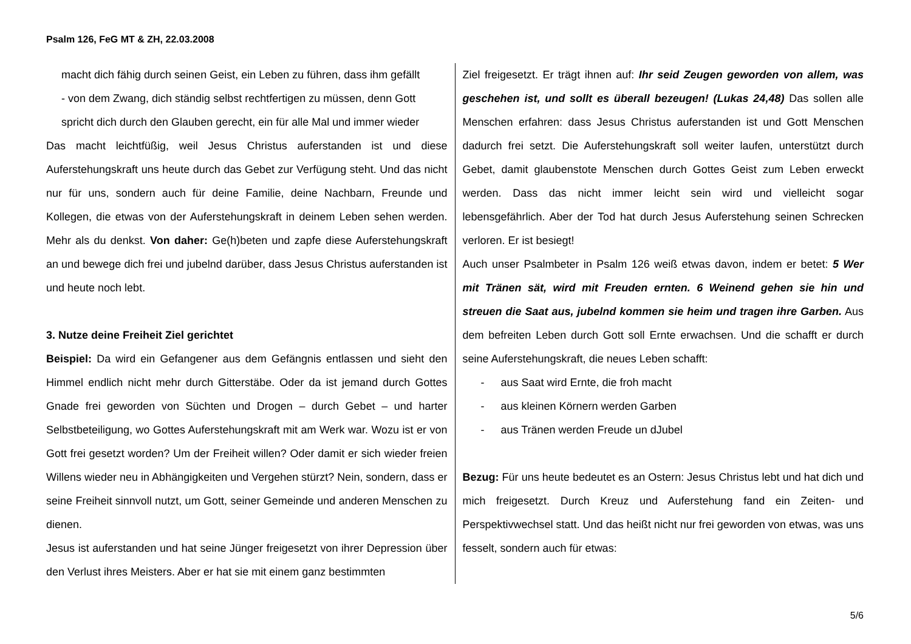Psalm 126, FeG MT & ZH, 22.03.2008
macht dich fähig durch seinen Geist, ein Leben zu führen, dass ihm gefällt
- von dem Zwang, dich ständig selbst rechtfertigen zu müssen, denn Gott spricht dich durch den Glauben gerecht, ein für alle Mal und immer wieder
Das macht leichtfüßig, weil Jesus Christus auferstanden ist und diese Auferstehungskraft uns heute durch das Gebet zur Verfügung steht. Und das nicht nur für uns, sondern auch für deine Familie, deine Nachbarn, Freunde und Kollegen, die etwas von der Auferstehungskraft in deinem Leben sehen werden. Mehr als du denkst. Von daher: Ge(h)beten und zapfe diese Auferstehungskraft an und bewege dich frei und jubelnd darüber, dass Jesus Christus auferstanden ist und heute noch lebt.
3. Nutze deine Freiheit Ziel gerichtet
Beispiel: Da wird ein Gefangener aus dem Gefängnis entlassen und sieht den Himmel endlich nicht mehr durch Gitterstäbe. Oder da ist jemand durch Gottes Gnade frei geworden von Süchten und Drogen – durch Gebet – und harter Selbstbeteiligung, wo Gottes Auferstehungskraft mit am Werk war. Wozu ist er von Gott frei gesetzt worden? Um der Freiheit willen? Oder damit er sich wieder freien Willens wieder neu in Abhängigkeiten und Vergehen stürzt? Nein, sondern, dass er seine Freiheit sinnvoll nutzt, um Gott, seiner Gemeinde und anderen Menschen zu dienen.
Jesus ist auferstanden und hat seine Jünger freigesetzt von ihrer Depression über den Verlust ihres Meisters. Aber er hat sie mit einem ganz bestimmten
Ziel freigesetzt. Er trägt ihnen auf: Ihr seid Zeugen geworden von allem, was geschehen ist, und sollt es überall bezeugen! (Lukas 24,48) Das sollen alle Menschen erfahren: dass Jesus Christus auferstanden ist und Gott Menschen dadurch frei setzt. Die Auferstehungskraft soll weiter laufen, unterstützt durch Gebet, damit glaubenstote Menschen durch Gottes Geist zum Leben erweckt werden. Dass das nicht immer leicht sein wird und vielleicht sogar lebensgefährlich. Aber der Tod hat durch Jesus Auferstehung seinen Schrecken verloren. Er ist besiegt!
Auch unser Psalmbeter in Psalm 126 weiß etwas davon, indem er betet: 5 Wer mit Tränen sät, wird mit Freuden ernten. 6 Weinend gehen sie hin und streuen die Saat aus, jubelnd kommen sie heim und tragen ihre Garben. Aus dem befreiten Leben durch Gott soll Ernte erwachsen. Und die schafft er durch seine Auferstehungskraft, die neues Leben schafft:
- aus Saat wird Ernte, die froh macht
- aus kleinen Körnern werden Garben
- aus Tränen werden Freude un dJubel
Bezug: Für uns heute bedeutet es an Ostern: Jesus Christus lebt und hat dich und mich freigesetzt. Durch Kreuz und Auferstehung fand ein Zeiten- und Perspektivwechsel statt. Und das heißt nicht nur frei geworden von etwas, was uns fesselt, sondern auch für etwas:
5/6